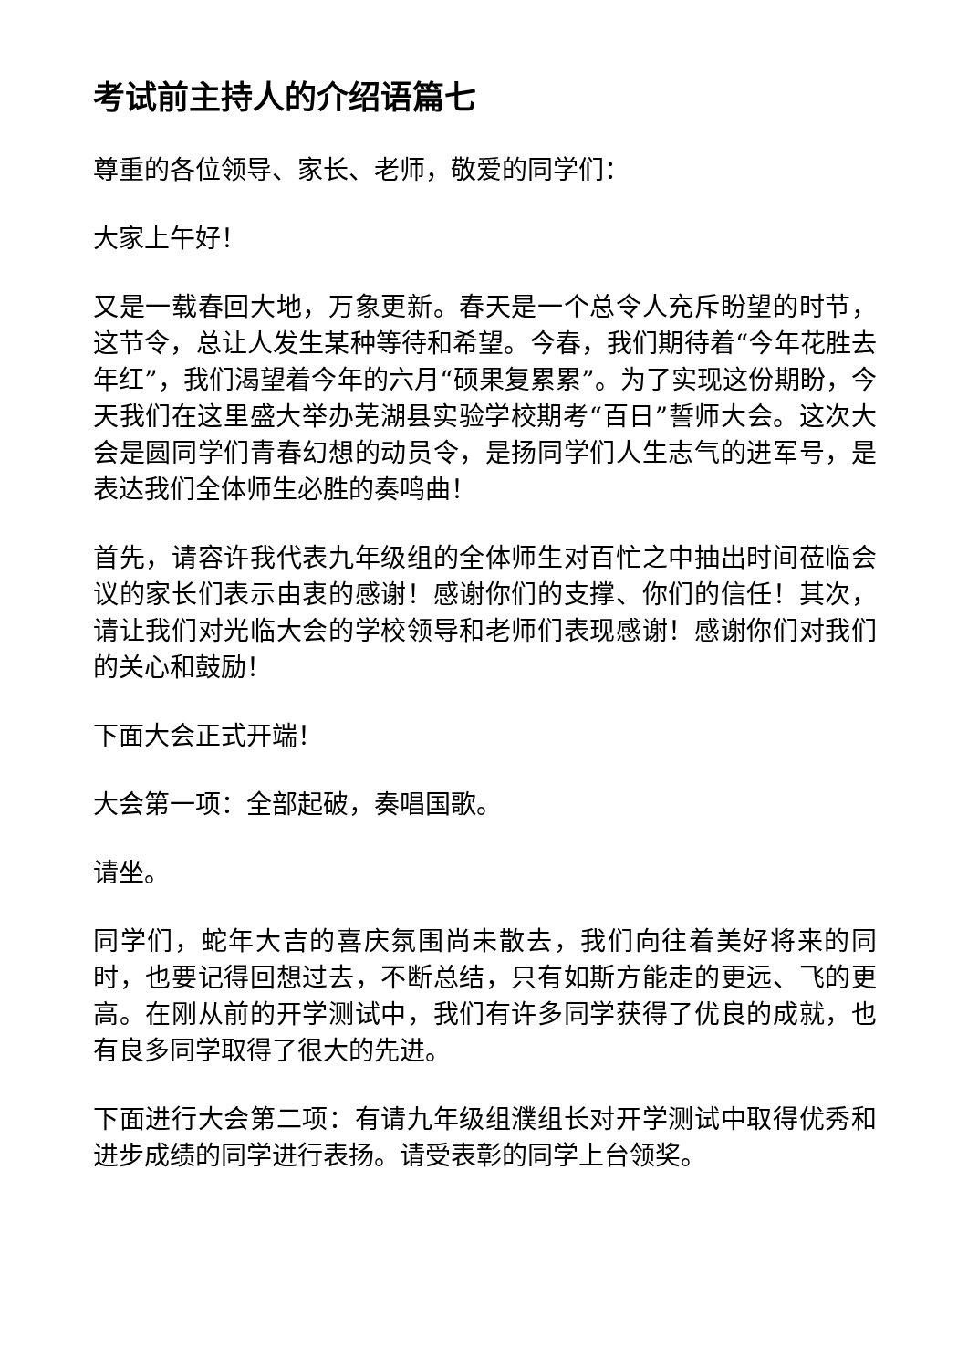考试前主持人的介绍语篇七
尊重的各位领导、家长、老师，敬爱的同学们：
大家上午好！
又是一载春回大地，万象更新。春天是一个总令人充斥盼望的时节，这节令，总让人发生某种等待和希望。今春，我们期待着“今年花胜去年红”，我们渴望着今年的六月“硕果复累累”。为了实现这份期盼，今天我们在这里盛大举办芜湖县实验学校期考“百日”誓师大会。这次大会是圆同学们青春幻想的动员令，是扬同学们人生志气的进军号，是表达我们全体师生必胜的奏鸣曲！
首先，请容许我代表九年级组的全体师生对百忙之中抽出时间莅临会议的家长们表示由衷的感谢！感谢你们的支撑、你们的信任！其次，请让我们对光临大会的学校领导和老师们表现感谢！感谢你们对我们的关心和鼓励！
下面大会正式开端！
大会第一项：全部起破，奏唱国歌。
请坐。
同学们，蛇年大吉的喜庆氛围尚未散去，我们向往着美好将来的同时，也要记得回想过去，不断总结，只有如斯方能走的更远、飞的更高。在刚从前的开学测试中，我们有许多同学获得了优良的成就，也有良多同学取得了很大的先进。
下面进行大会第二项：有请九年级组濮组长对开学测试中取得优秀和进步成绩的同学进行表扬。请受表彰的同学上台领奖。